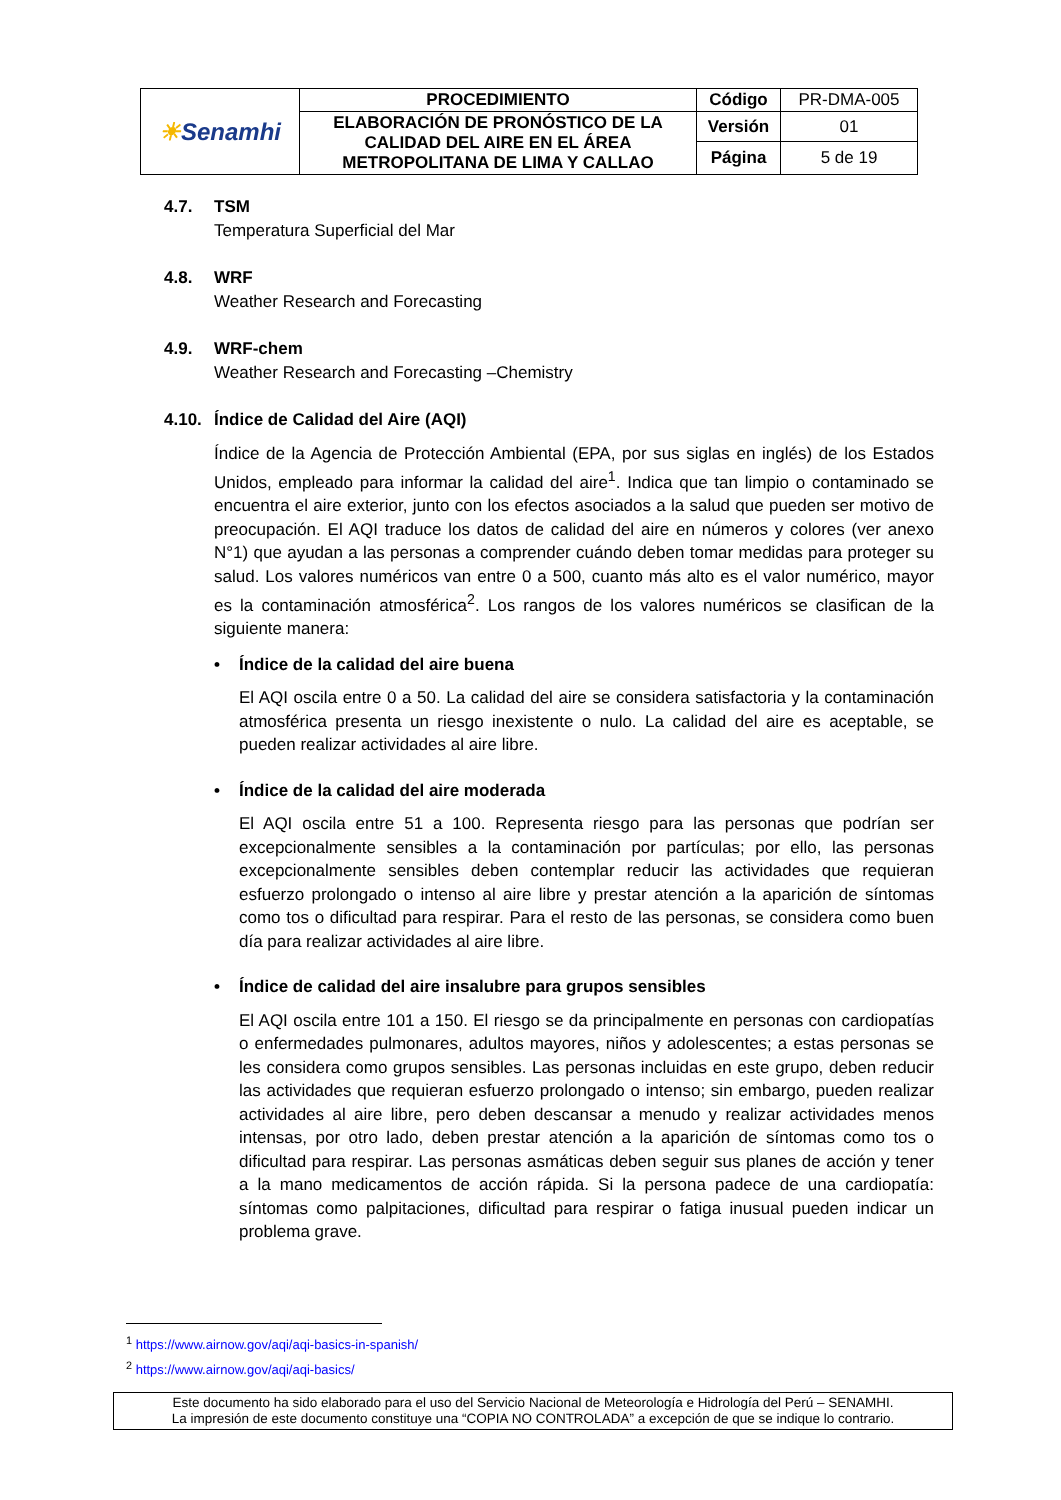| ☀ Senamhi | PROCEDIMIENTO | Código | PR-DMA-005 |
| | ELABORACIÓN DE PRONÓSTICO DE LA CALIDAD DEL AIRE EN EL ÁREA METROPOLITANA DE LIMA Y CALLAO | Versión | 01 |
| | | Página | 5 de 19 |
4.7. TSM
Temperatura Superficial del Mar
4.8. WRF
Weather Research and Forecasting
4.9. WRF-chem
Weather Research and Forecasting –Chemistry
4.10. Índice de Calidad del Aire (AQI)
Índice de la Agencia de Protección Ambiental (EPA, por sus siglas en inglés) de los Estados Unidos, empleado para informar la calidad del aire<sup>1</sup>. Indica que tan limpio o contaminado se encuentra el aire exterior, junto con los efectos asociados a la salud que pueden ser motivo de preocupación. El AQI traduce los datos de calidad del aire en números y colores (ver anexo N°1) que ayudan a las personas a comprender cuándo deben tomar medidas para proteger su salud. Los valores numéricos van entre 0 a 500, cuanto más alto es el valor numérico, mayor es la contaminación atmosférica<sup>2</sup>. Los rangos de los valores numéricos se clasifican de la siguiente manera:
• Índice de la calidad del aire buena
El AQI oscila entre 0 a 50. La calidad del aire se considera satisfactoria y la contaminación atmosférica presenta un riesgo inexistente o nulo. La calidad del aire es aceptable, se pueden realizar actividades al aire libre.
• Índice de la calidad del aire moderada
El AQI oscila entre 51 a 100. Representa riesgo para las personas que podrían ser excepcionalmente sensibles a la contaminación por partículas; por ello, las personas excepcionalmente sensibles deben contemplar reducir las actividades que requieran esfuerzo prolongado o intenso al aire libre y prestar atención a la aparición de síntomas como tos o dificultad para respirar. Para el resto de las personas, se considera como buen día para realizar actividades al aire libre.
• Índice de calidad del aire insalubre para grupos sensibles
El AQI oscila entre 101 a 150. El riesgo se da principalmente en personas con cardiopatías o enfermedades pulmonares, adultos mayores, niños y adolescentes; a estas personas se les considera como grupos sensibles. Las personas incluidas en este grupo, deben reducir las actividades que requieran esfuerzo prolongado o intenso; sin embargo, pueden realizar actividades al aire libre, pero deben descansar a menudo y realizar actividades menos intensas, por otro lado, deben prestar atención a la aparición de síntomas como tos o dificultad para respirar. Las personas asmáticas deben seguir sus planes de acción y tener a la mano medicamentos de acción rápida. Si la persona padece de una cardiopatía: síntomas como palpitaciones, dificultad para respirar o fatiga inusual pueden indicar un problema grave.
<sup>1</sup> https://www.airnow.gov/aqi/aqi-basics-in-spanish/
<sup>2</sup> https://www.airnow.gov/aqi/aqi-basics/
Este documento ha sido elaborado para el uso del Servicio Nacional de Meteorología e Hidrología del Perú – SENAMHI.
La impresión de este documento constituye una “COPIA NO CONTROLADA” a excepción de que se indique lo contrario.